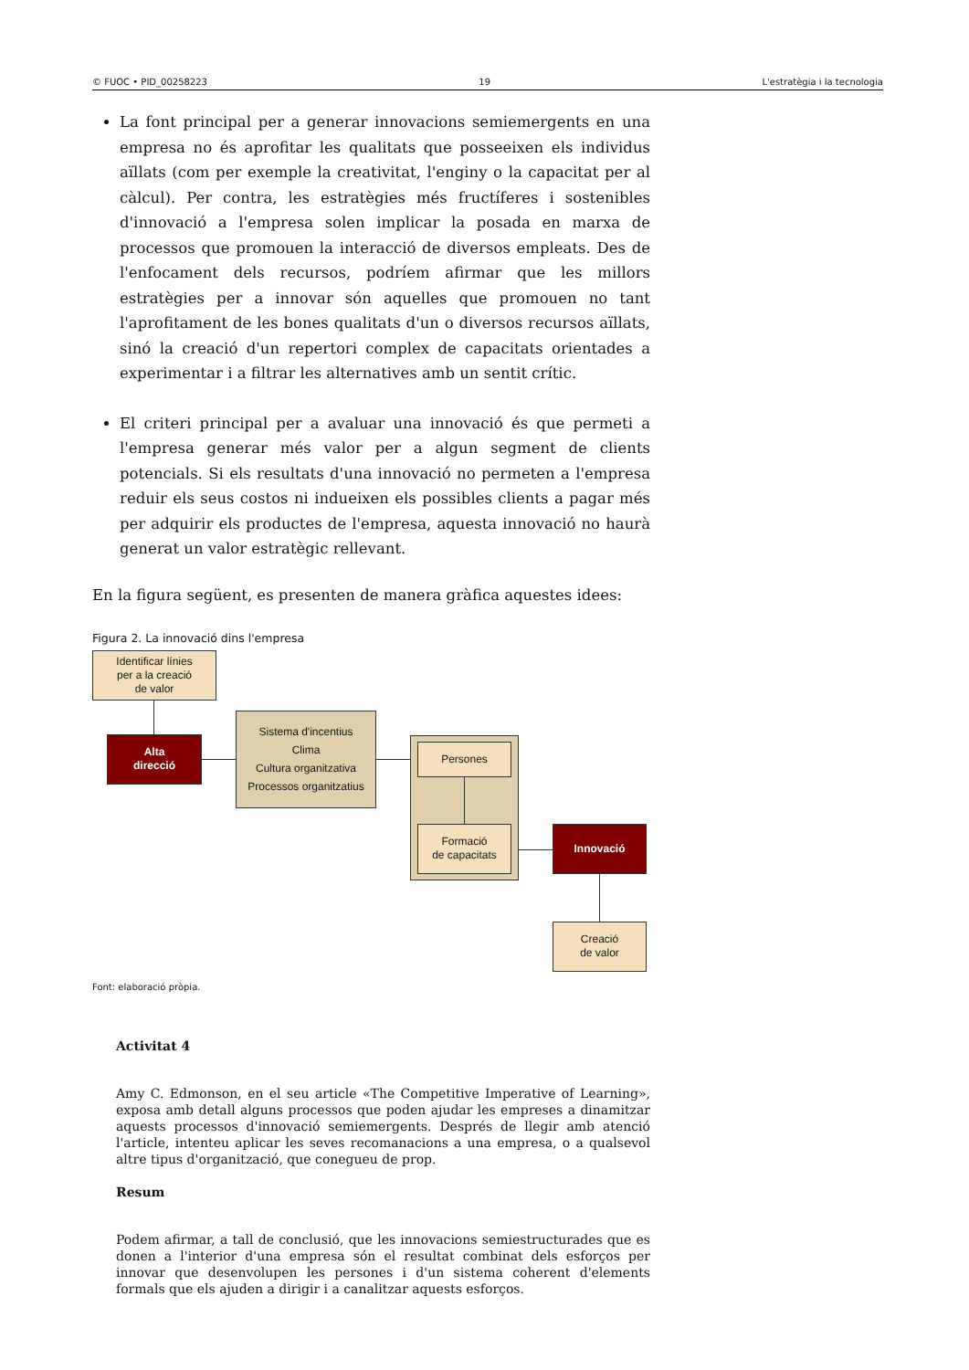© FUOC • PID_00258223 19 L'estratègia i la tecnologia
La font principal per a generar innovacions semiemergents en una empresa no és aprofitar les qualitats que posseeixen els individus aïllats (com per exemple la creativitat, l'enginy o la capacitat per al càlcul). Per contra, les estratègies més fructíferes i sostenibles d'innovació a l'empresa solen implicar la posada en marxa de processos que promouen la interacció de diversos empleats. Des de l'enfocament dels recursos, podríem afirmar que les millors estratègies per a innovar són aquelles que promouen no tant l'aprofitament de les bones qualitats d'un o diversos recursos aïllats, sinó la creació d'un repertori complex de capacitats orientades a experimentar i a filtrar les alternatives amb un sentit crític.
El criteri principal per a avaluar una innovació és que permeti a l'empresa generar més valor per a algun segment de clients potencials. Si els resultats d'una innovació no permeten a l'empresa reduir els seus costos ni indueixen els possibles clients a pagar més per adquirir els productes de l'empresa, aquesta innovació no haurà generat un valor estratègic rellevant.
En la figura següent, es presenten de manera gràfica aquestes idees:
Figura 2. La innovació dins l'empresa
Identificar línies
per a la creació
de valor
Alta
direcció
Sistema d'incentius
Clima
Cultura organitzativa
Processos organitzatius
Persones
Formació
de capacitats
Innovació
Creació
de valor
Font: elaboració pròpia.
Activitat 4
Amy C. Edmonson, en el seu article «The Competitive Imperative of Learning», exposa amb detall alguns processos que poden ajudar les empreses a dinamitzar aquests processos d'innovació semiemergents. Després de llegir amb atenció l'article, intenteu aplicar les seves recomanacions a una empresa, o a qualsevol altre tipus d'organització, que conegueu de prop.
Resum
Podem afirmar, a tall de conclusió, que les innovacions semiestructurades que es donen a l'interior d'una empresa són el resultat combinat dels esforços per innovar que desenvolupen les persones i d'un sistema coherent d'elements formals que els ajuden a dirigir i a canalitzar aquests esforços.